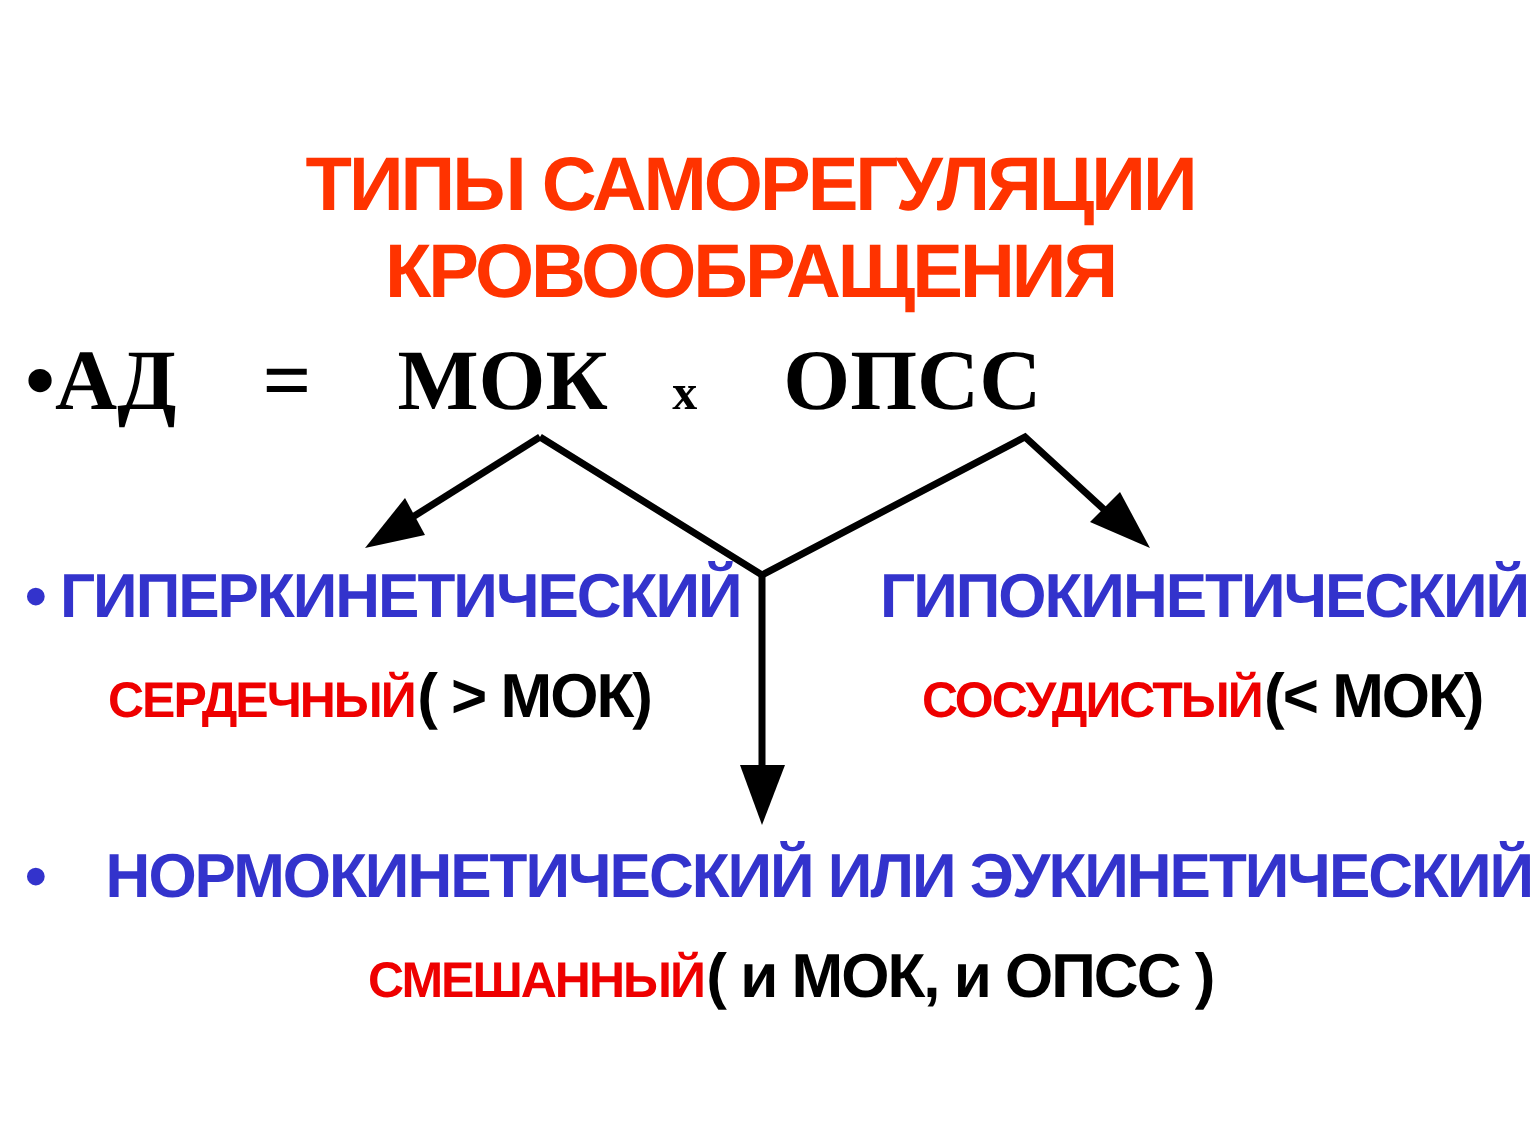ТИПЫ САМОРЕГУЛЯЦИИ КРОВООБРАЩЕНИЯ
•АД = МОК х ОПСС
• ГИПЕРКИНЕТИЧЕСКИЙ ГИПОКИНЕТИЧЕСКИЙ
СЕРДЕЧНЫЙ ( > МОК) СОСУДИСТЫЙ (< МОК)
• НОРМОКИНЕТИЧЕСКИЙ ИЛИ ЭУКИНЕТИЧЕСКИЙ
СМЕШАННЫЙ ( и МОК, и ОПСС )